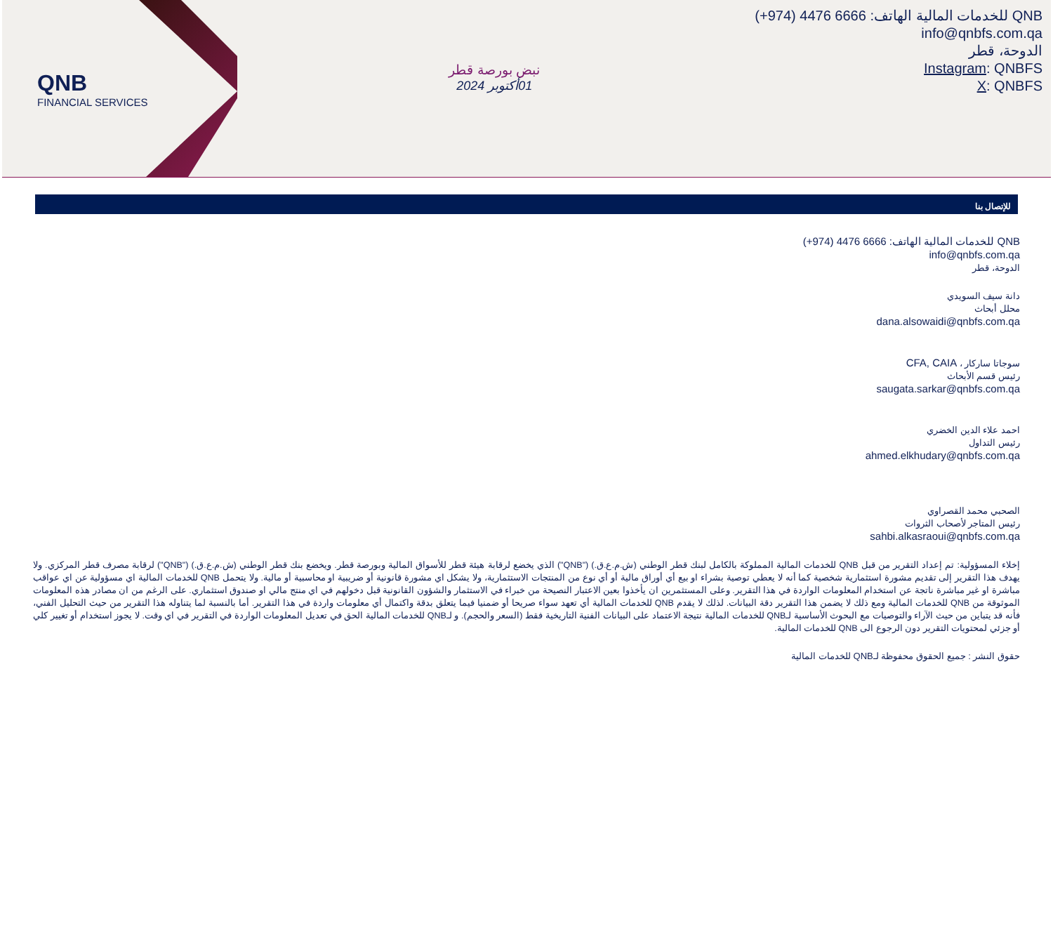QNB
FINANCIAL SERVICES
نبض بورصة قطر
01أكتوبر 2024
QNB للخدمات المالية الهاتف: 6666 4476 (974+)
info@qnbfs.com.qa
الدوحة، قطر
Instagram: QNBFS
X: QNBFS
للإتصال بنا
QNB للخدمات المالية الهاتف: 6666 4476 (974+)
info@qnbfs.com.qa
الدوحة، قطر
دانة سيف السويدي
محلل أبحاث
dana.alsowaidi@qnbfs.com.qa
سوجاتا ساركار ، CFA, CAIA
رئيس قسم الأبحاث
saugata.sarkar@qnbfs.com.qa
احمد علاء الدين الخضري
رئيس التداول
ahmed.elkhudary@qnbfs.com.qa
الصحبي محمد القصراوي
رئيس المتاجر لأصحاب الثروات
sahbi.alkasraoui@qnbfs.com.qa
إخلاء المسؤولية: تم إعداد التقرير من قبل QNB للخدمات المالية المملوكة بالكامل لبنك قطر الوطني (ش.م.ع.ق.) ("QNB") الذي يخضع لرقابة هيئة قطر للأسواق المالية وبورصة قطر. ويخضع بنك قطر الوطني (ش.م.ع.ق.) ("QNB") لرقابة مصرف قطر المركزي. ولا يهدف هذا التقرير إلى تقديم مشورة استثمارية شخصية كما أنه لا يعطي توصية بشراء او بيع أي أوراق مالية أو أي نوع من المنتجات الاستثمارية، ولا يشكل اي مشورة قانونية أو ضريبية او محاسبية أو مالية. ولا يتحمل QNB للخدمات المالية اي مسؤولية عن اي عواقب مباشرة او غير مباشرة ناتجة عن استخدام المعلومات الواردة في هذا التقرير. وعلى المستثمرين ان يأخذوا بعين الاعتبار النصيحة من خبراء في الاستثمار والشؤون القانونية قبل دخولهم في اي منتج مالي او صندوق استثماري. على الرغم من ان مصادر هذه المعلومات الموثوقة من QNB للخدمات المالية ومع ذلك لا يضمن هذا التقرير دقة البيانات. لذلك لا يقدم QNB للخدمات المالية أي تعهد سواء صريحا أو ضمنيا فيما يتعلق بدقة واكتمال أي معلومات واردة في هذا التقرير. أما بالنسبة لما يتناوله هذا التقرير من حيث التحليل الفني، فأنه قد يتباين من حيث الآراء والتوصيات مع البحوث الأساسية لـQNB للخدمات المالية نتيجة الاعتماد على البيانات الفنية التاريخية فقط (السعر والحجم). و لـQNB للخدمات المالية الحق في تعديل المعلومات الواردة في التقرير في اي وقت. لا يجوز استخدام أو تغيير كلي أو جزئي لمحتويات التقرير دون الرجوع الى QNB للخدمات المالية.
حقوق النشر : جميع الحقوق محفوظة لـQNB للخدمات المالية